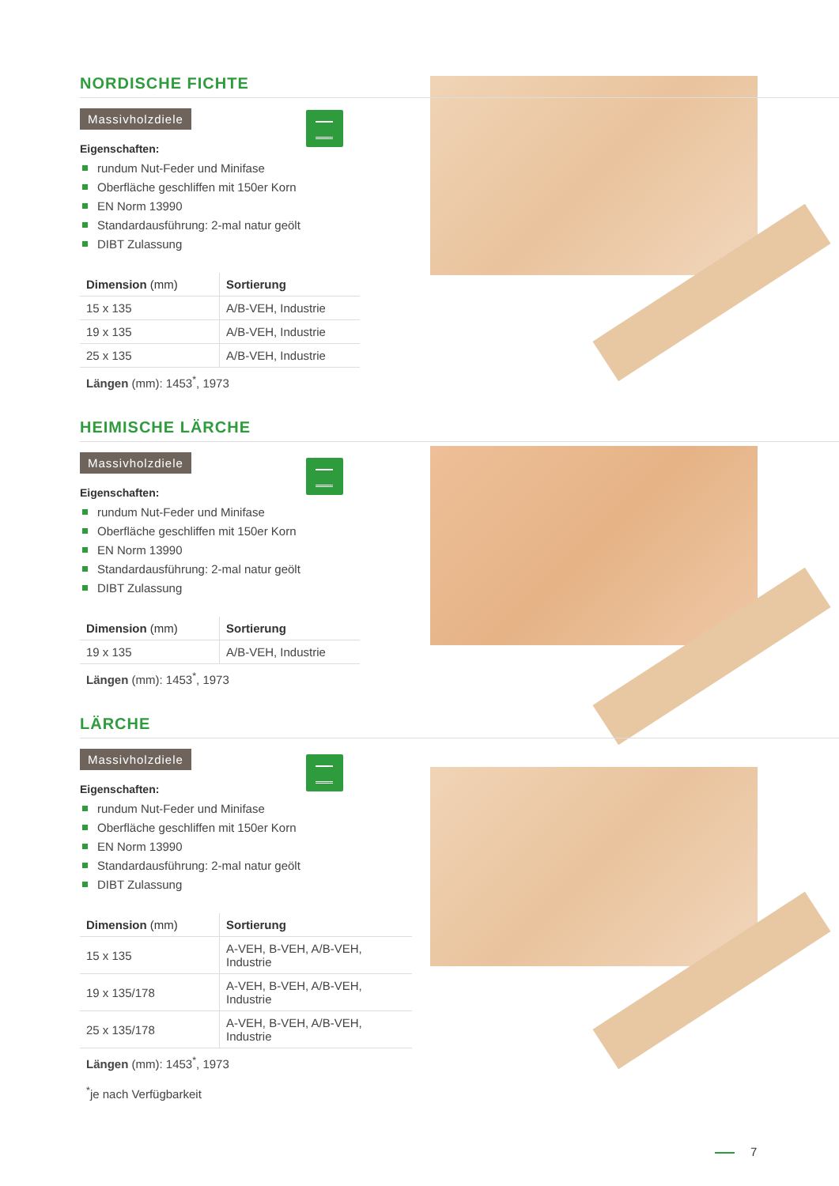NORDISCHE FICHTE
Massivholzdiele
Eigenschaften:
rundum Nut-Feder und Minifase
Oberfläche geschliffen mit 150er Korn
EN Norm 13990
Standardausführung: 2-mal natur geölt
DIBT Zulassung
| Dimension (mm) | Sortierung |
| --- | --- |
| 15 x 135 | A/B-VEH, Industrie |
| 19 x 135 | A/B-VEH, Industrie |
| 25 x 135 | A/B-VEH, Industrie |
Längen (mm): 1453<sup>*</sup>, 1973
HEIMISCHE LÄRCHE
Massivholzdiele
Eigenschaften:
rundum Nut-Feder und Minifase
Oberfläche geschliffen mit 150er Korn
EN Norm 13990
Standardausführung: 2-mal natur geölt
DIBT Zulassung
| Dimension (mm) | Sortierung |
| --- | --- |
| 19 x 135 | A/B-VEH, Industrie |
Längen (mm): 1453<sup>*</sup>, 1973
LÄRCHE
Massivholzdiele
Eigenschaften:
rundum Nut-Feder und Minifase
Oberfläche geschliffen mit 150er Korn
EN Norm 13990
Standardausführung: 2-mal natur geölt
DIBT Zulassung
| Dimension (mm) | Sortierung |
| --- | --- |
| 15 x 135 | A-VEH, B-VEH, A/B-VEH, Industrie |
| 19 x 135/178 | A-VEH, B-VEH, A/B-VEH, Industrie |
| 25 x 135/178 | A-VEH, B-VEH, A/B-VEH, Industrie |
Längen (mm): 1453<sup>*</sup>, 1973
<sup>*</sup> je nach Verfügbarkeit
7